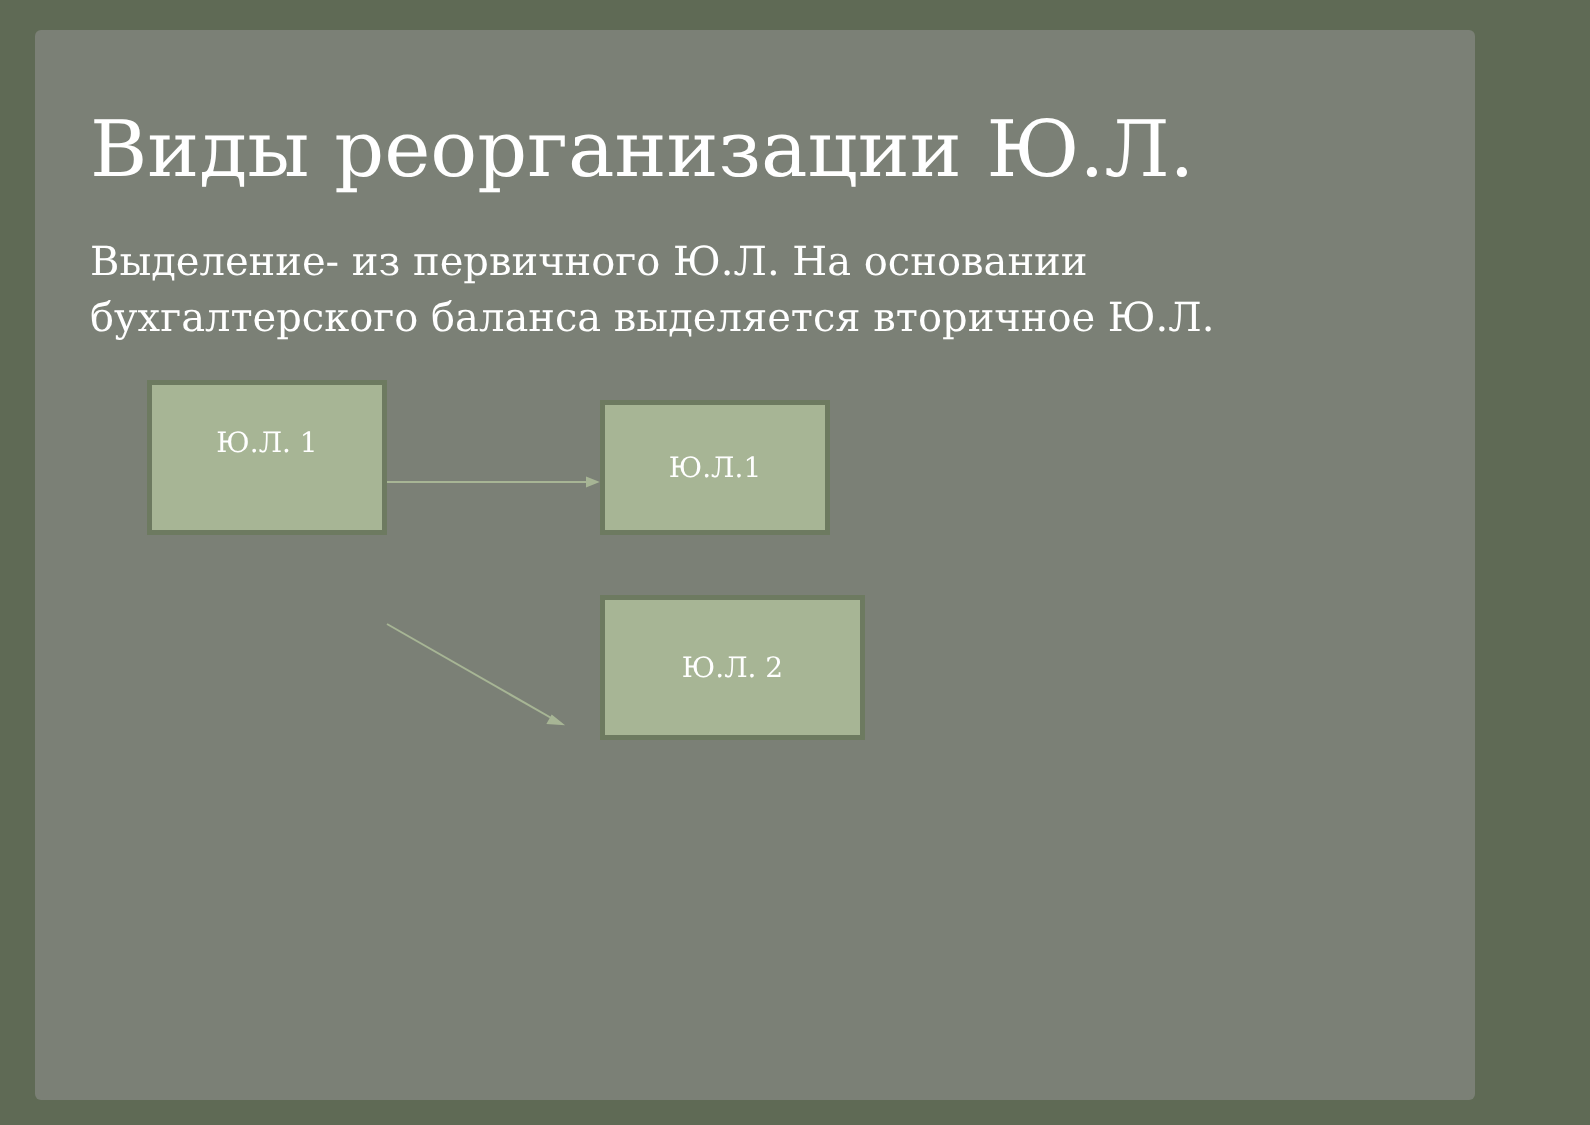Виды реорганизации Ю.Л.
Выделение- из первичного Ю.Л. На основании бухгалтерского баланса выделяется вторичное Ю.Л.
Ю.Л. 1
Ю.Л.1
Ю.Л. 2